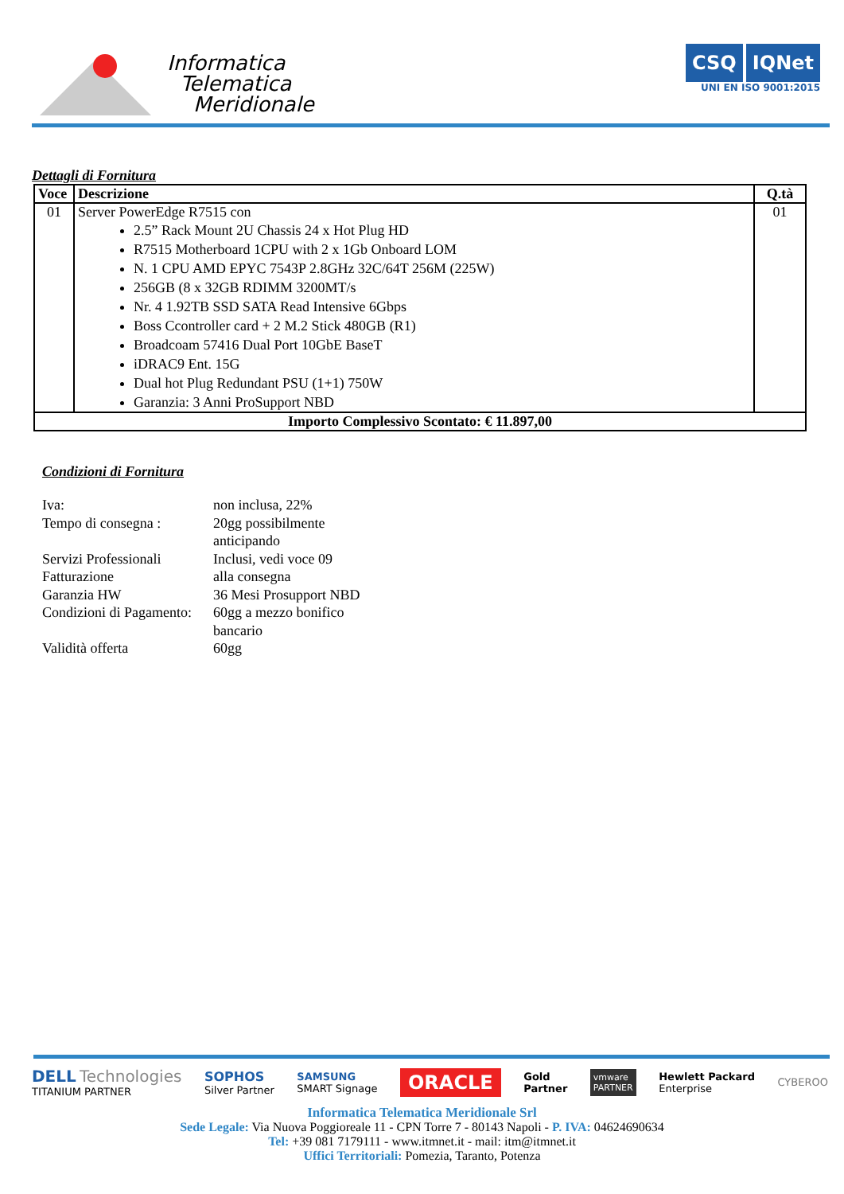Informatica
Telematica
Meridionale
CSQ IQNet
UNI EN ISO 9001:2015
Dettagli di Fornitura
| Voce | Descrizione | Q.tà |
| --- | --- | --- |
| 01 | Server PowerEdge R7515 con 2.5” Rack Mount 2U Chassis 24 x Hot Plug HD R7515 Motherboard 1CPU with 2 x 1Gb Onboard LOM N. 1 CPU AMD EPYC 7543P 2.8GHz 32C/64T 256M (225W) 256GB (8 x 32GB RDIMM 3200MT/s Nr. 4 1.92TB SSD SATA Read Intensive 6Gbps Boss Ccontroller card + 2 M.2 Stick 480GB (R1) Broadcoam 57416 Dual Port 10GbE BaseT iDRAC9 Ent. 15G Dual hot Plug Redundant PSU (1+1) 750W Garanzia: 3 Anni ProSupport NBD | 01 |
| Importo Complessivo Scontato: € 11.897,00 | | |
Condizioni di Fornitura
| Iva: | non inclusa, 22% |
| Tempo di consegna : | 20gg possibilmente anticipando |
| Servizi Professionali | Inclusi, vedi voce 09 |
| Fatturazione | alla consegna |
| Garanzia HW | 36 Mesi Prosupport NBD |
| Condizioni di Pagamento: | 60gg a mezzo bonifico bancario |
| Validità offerta | 60gg |
DELL Technologies
TITANIUM PARTNER
SOPHOS
Silver Partner
SAMSUNG
SMART Signage
ORACLE
Gold
Partner
vmware
PARTNER
Hewlett Packard
Enterprise
CYBEROO
Informatica Telematica Meridionale Srl
Sede Legale: Via Nuova Poggioreale 11 - CPN Torre 7 - 80143 Napoli - P. IVA: 04624690634
Tel: +39 081 7179111 - www.itmnet.it - mail: itm@itmnet.it
Uffici Territoriali: Pomezia, Taranto, Potenza